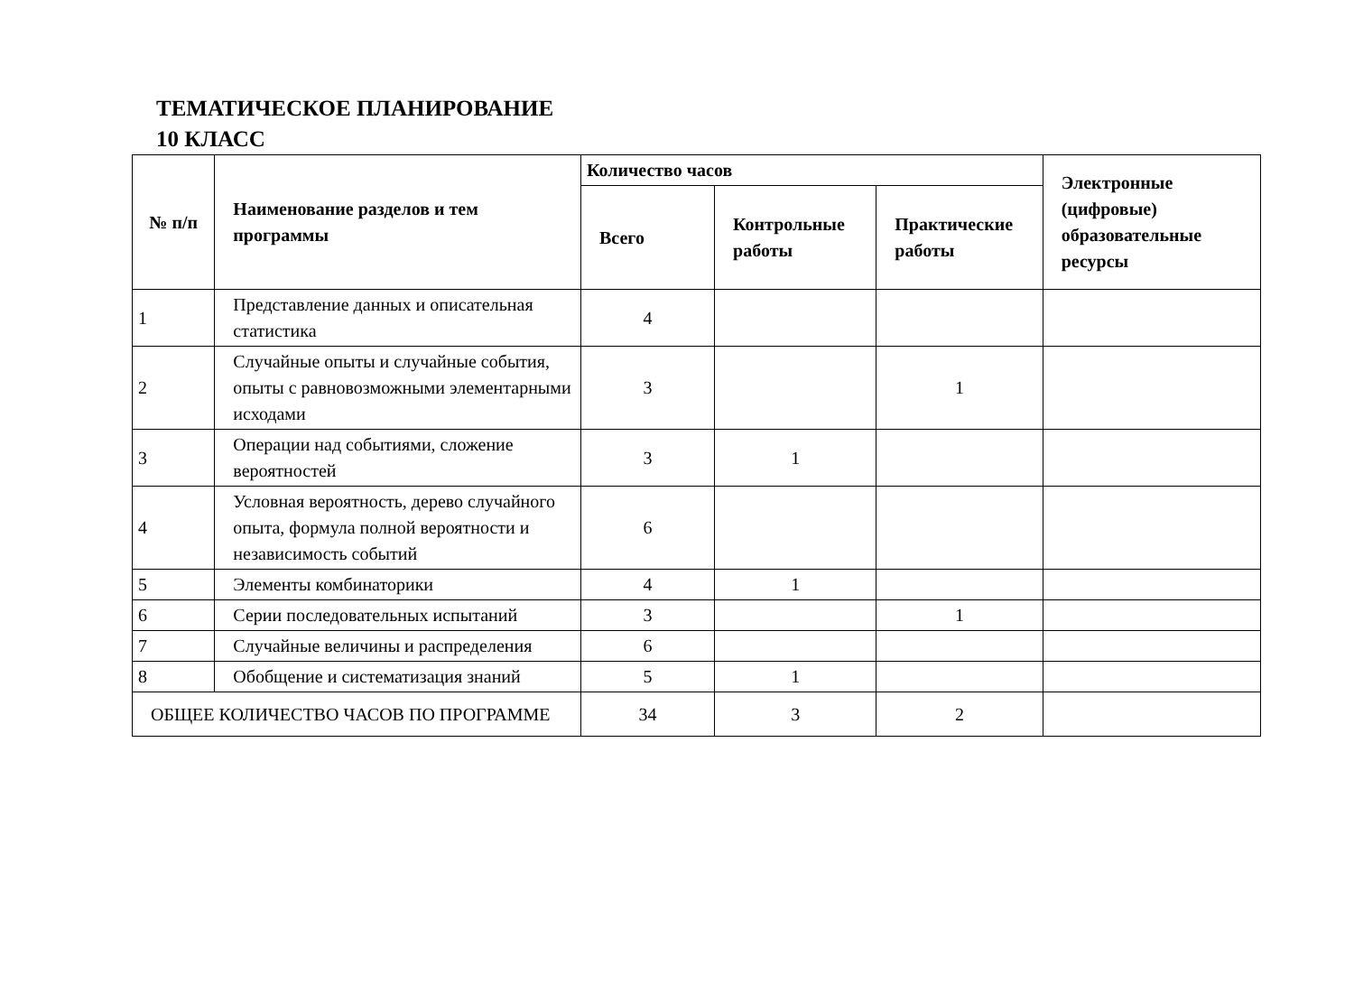ТЕМАТИЧЕСКОЕ ПЛАНИРОВАНИЕ
10 КЛАСС
| № п/п | Наименование разделов и тем программы | Количество часов | | | Электронные (цифровые) образовательные ресурсы |
| --- | --- | --- | --- | --- | --- |
| | | Всего | Контрольные работы | Практические работы | |
| 1 | Представление данных и описательная статистика | 4 | | | |
| 2 | Случайные опыты и случайные события, опыты с равновозможными элементарными исходами | 3 | | 1 | |
| 3 | Операции над событиями, сложение вероятностей | 3 | 1 | | |
| 4 | Условная вероятность, дерево случайного опыта, формула полной вероятности и независимость событий | 6 | | | |
| 5 | Элементы комбинаторики | 4 | 1 | | |
| 6 | Серии последовательных испытаний | 3 | | 1 | |
| 7 | Случайные величины и распределения | 6 | | | |
| 8 | Обобщение и систематизация знаний | 5 | 1 | | |
| ОБЩЕЕ КОЛИЧЕСТВО ЧАСОВ ПО ПРОГРАММЕ | | 34 | 3 | 2 | |